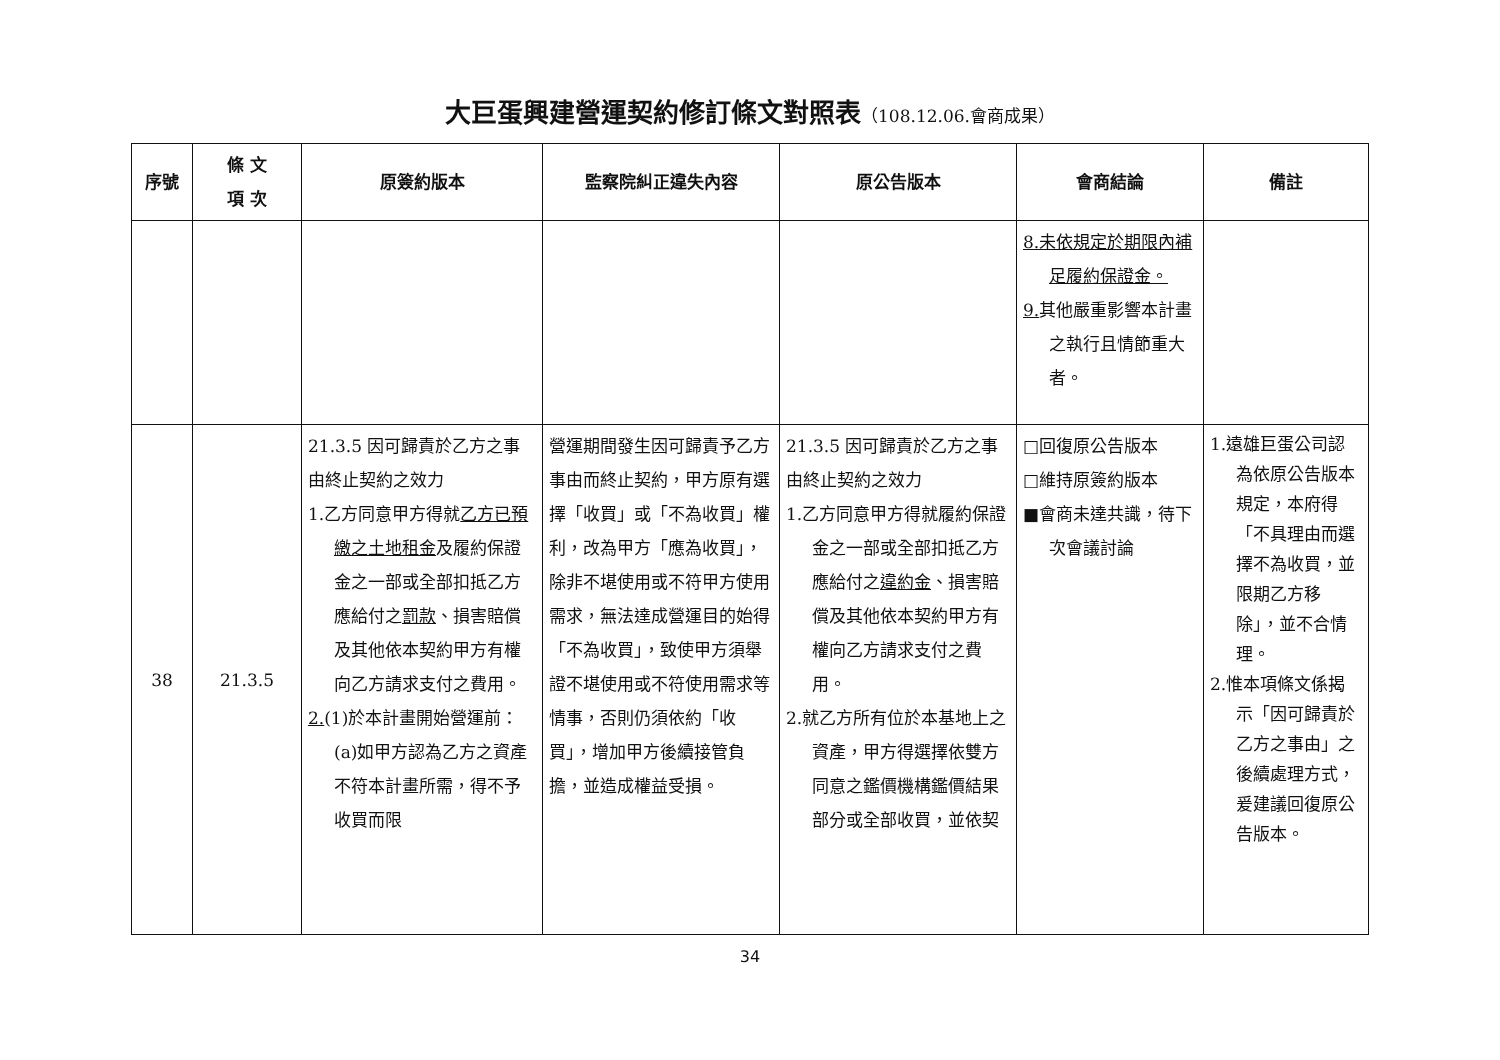大巨蛋興建營運契約修訂條文對照表（108.12.06.會商成果）
| 序號 | 條 文 項 次 | 原簽約版本 | 監察院糾正違失內容 | 原公告版本 | 會商結論 | 備註 |
| --- | --- | --- | --- | --- | --- | --- |
| | | | | | 8.未依規定於期限內補足履約保證金。 9. 其他嚴重影響本計畫之執行且情節重大者。 | |
| 38 | 21.3.5 | 21.3.5 因可歸責於乙方之事由終止契約之效力 1.乙方同意甲方得就 乙方已預繳之土地租金 及履約保證金之一部或全部扣抵乙方應給付之 罰款 、損害賠償及其他依本契約甲方有權向乙方請求支付之費用。 2. (1)於本計畫開始營運前：(a)如甲方認為乙方之資產不符本計畫所需，得不予收買而限 | 營運期間發生因可歸責予乙方事由而終止契約，甲方原有選擇「收買」或「不為收買」權利，改為甲方「應為收買」，除非不堪使用或不符甲方使用需求，無法達成營運目的始得「不為收買」，致使甲方須舉證不堪使用或不符使用需求等情事，否則仍須依約「收買」，增加甲方後續接管負擔，並造成權益受損。 | 21.3.5 因可歸責於乙方之事由終止契約之效力 1.乙方同意甲方得就履約保證金之一部或全部扣抵乙方應給付之 違約金 、損害賠償及其他依本契約甲方有權向乙方請求支付之費用。 2.就乙方所有位於本基地上之資產，甲方得選擇依雙方同意之鑑價機構鑑價結果部分或全部收買，並依契 | □回復原公告版本 □維持原簽約版本 ■會商未達共識，待下次會議討論 | 1.遠雄巨蛋公司認為依原公告版本規定，本府得「不具理由而選擇不為收買，並限期乙方移除」，並不合情理。 2.惟本項條文係揭示「因可歸責於乙方之事由」之後續處理方式，爰建議回復原公告版本。 |
34